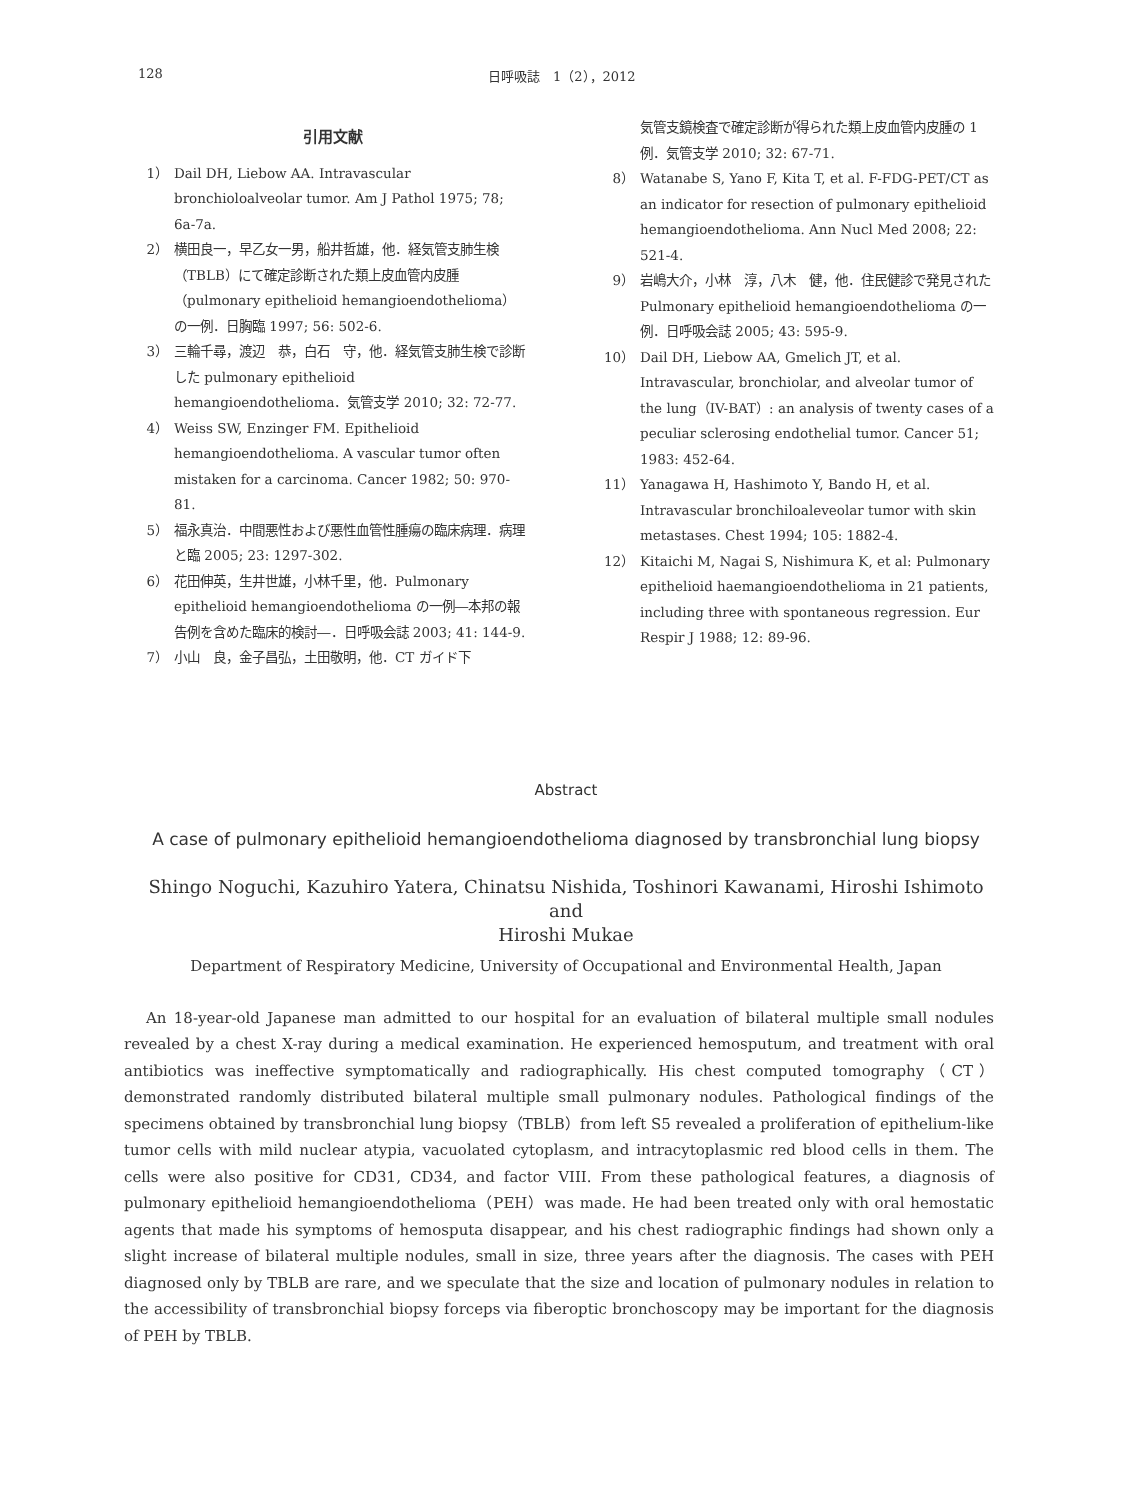128 日呼吸誌　1（2），2012
引用文献
1） Dail DH, Liebow AA. Intravascular bronchioloalveolar tumor. Am J Pathol 1975; 78; 6a-7a.
2） 横田良一，早乙女一男，船井哲雄，他．経気管支肺生検（TBLB）にて確定診断された類上皮血管内皮腫（pulmonary epithelioid hemangioendothelioma）の一例．日胸臨 1997; 56: 502-6.
3） 三輪千尋，渡辺　恭，白石　守，他．経気管支肺生検で診断した pulmonary epithelioid hemangioendothelioma．気管支学 2010; 32: 72-77.
4） Weiss SW, Enzinger FM. Epithelioid hemangioendothelioma. A vascular tumor often mistaken for a carcinoma. Cancer 1982; 50: 970-81.
5） 福永真治．中間悪性および悪性血管性腫瘍の臨床病理．病理と臨 2005; 23: 1297-302.
6） 花田伸英，生井世雄，小林千里，他．Pulmonary epithelioid hemangioendothelioma の一例―本邦の報告例を含めた臨床的検討―．日呼吸会誌 2003; 41: 144-9.
7） 小山　良，金子昌弘，土田敬明，他．CT ガイド下
気管支鏡検査で確定診断が得られた類上皮血管内皮腫の 1 例．気管支学 2010; 32: 67-71.
8） Watanabe S, Yano F, Kita T, et al. F-FDG-PET/CT as an indicator for resection of pulmonary epithelioid hemangioendothelioma. Ann Nucl Med 2008; 22: 521-4.
9） 岩嶋大介，小林　淳，八木　健，他．住民健診で発見された Pulmonary epithelioid hemangioendothelioma の一例．日呼吸会誌 2005; 43: 595-9.
10） Dail DH, Liebow AA, Gmelich JT, et al. Intravascular, bronchiolar, and alveolar tumor of the lung（IV-BAT）: an analysis of twenty cases of a peculiar sclerosing endothelial tumor. Cancer 51; 1983: 452-64.
11） Yanagawa H, Hashimoto Y, Bando H, et al. Intravascular bronchiloaleveolar tumor with skin metastases. Chest 1994; 105: 1882-4.
12） Kitaichi M, Nagai S, Nishimura K, et al: Pulmonary epithelioid haemangioendothelioma in 21 patients, including three with spontaneous regression. Eur Respir J 1988; 12: 89-96.
Abstract
A case of pulmonary epithelioid hemangioendothelioma diagnosed by transbronchial lung biopsy
Shingo Noguchi, Kazuhiro Yatera, Chinatsu Nishida, Toshinori Kawanami, Hiroshi Ishimoto and
Hiroshi Mukae
Department of Respiratory Medicine, University of Occupational and Environmental Health, Japan
An 18-year-old Japanese man admitted to our hospital for an evaluation of bilateral multiple small nodules revealed by a chest X-ray during a medical examination. He experienced hemosputum, and treatment with oral antibiotics was ineffective symptomatically and radiographically. His chest computed tomography（CT）demonstrated randomly distributed bilateral multiple small pulmonary nodules. Pathological findings of the specimens obtained by transbronchial lung biopsy（TBLB）from left S5 revealed a proliferation of epithelium-like tumor cells with mild nuclear atypia, vacuolated cytoplasm, and intracytoplasmic red blood cells in them. The cells were also positive for CD31, CD34, and factor VIII. From these pathological features, a diagnosis of pulmonary epithelioid hemangioendothelioma（PEH）was made. He had been treated only with oral hemostatic agents that made his symptoms of hemosputa disappear, and his chest radiographic findings had shown only a slight increase of bilateral multiple nodules, small in size, three years after the diagnosis. The cases with PEH diagnosed only by TBLB are rare, and we speculate that the size and location of pulmonary nodules in relation to the accessibility of transbronchial biopsy forceps via fiberoptic bronchoscopy may be important for the diagnosis of PEH by TBLB.